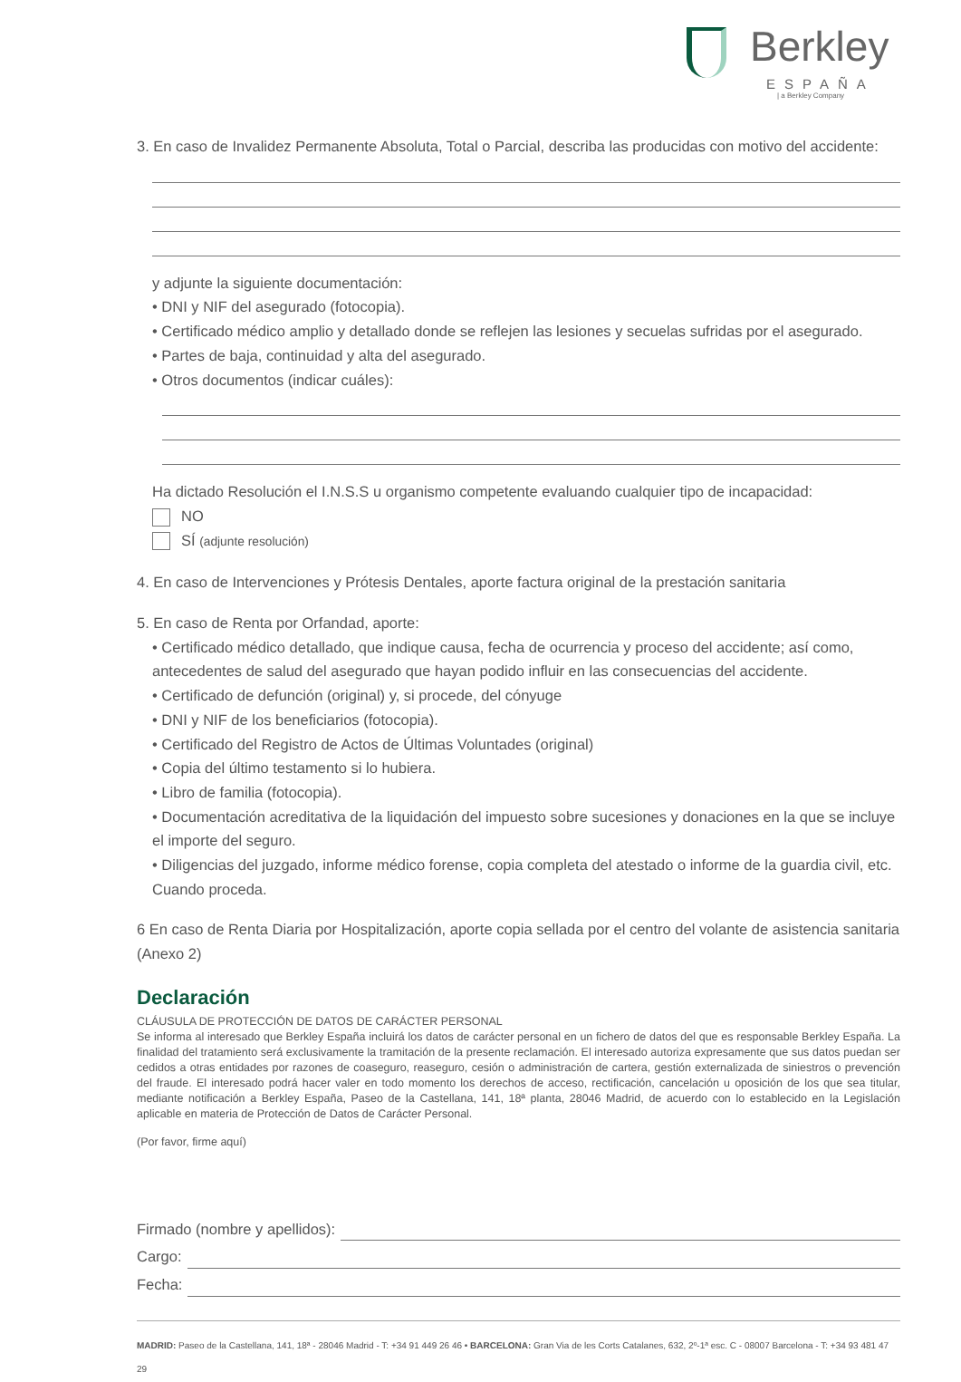Berkley
ESPAÑA
| a Berkley Company
3. En caso de Invalidez Permanente Absoluta, Total o Parcial, describa las producidas con motivo del accidente:
y adjunte la siguiente documentación:
• DNI y NIF del asegurado (fotocopia).
• Certificado médico amplio y detallado donde se reflejen las lesiones y secuelas sufridas por el asegurado.
• Partes de baja, continuidad y alta del asegurado.
• Otros documentos (indicar cuáles):
Ha dictado Resolución el I.N.S.S u organismo competente evaluando cualquier tipo de incapacidad:
NO
SÍ (adjunte resolución)
4. En caso de Intervenciones y Prótesis Dentales, aporte factura original de la prestación sanitaria
5. En caso de Renta por Orfandad, aporte:
• Certificado médico detallado, que indique causa, fecha de ocurrencia y proceso del accidente; así como, antecedentes de salud del asegurado que hayan podido influir en las consecuencias del accidente.
• Certificado de defunción (original) y, si procede, del cónyuge
• DNI y NIF de los beneficiarios (fotocopia).
• Certificado del Registro de Actos de Últimas Voluntades (original)
• Copia del último testamento si lo hubiera.
• Libro de familia (fotocopia).
• Documentación acreditativa de la liquidación del impuesto sobre sucesiones y donaciones en la que se incluye el importe del seguro.
• Diligencias del juzgado, informe médico forense, copia completa del atestado o informe de la guardia civil, etc. Cuando proceda.
6 En caso de Renta Diaria por Hospitalización, aporte copia sellada por el centro del volante de asistencia sanitaria (Anexo 2)
Declaración
CLÁUSULA DE PROTECCIÓN DE DATOS DE CARÁCTER PERSONAL
Se informa al interesado que Berkley España incluirá los datos de carácter personal en un fichero de datos del que es responsable Berkley España. La finalidad del tratamiento será exclusivamente la tramitación de la presente reclamación. El interesado autoriza expresamente que sus datos puedan ser cedidos a otras entidades por razones de coaseguro, reaseguro, cesión o administración de cartera, gestión externalizada de siniestros o prevención del fraude. El interesado podrá hacer valer en todo momento los derechos de acceso, rectificación, cancelación u oposición de los que sea titular, mediante notificación a Berkley España, Paseo de la Castellana, 141, 18ª planta, 28046 Madrid, de acuerdo con lo establecido en la Legislación aplicable en materia de Protección de Datos de Carácter Personal.
(Por favor, firme aquí)
Firmado (nombre y apellidos):
Cargo:
Fecha:
MADRID: Paseo de la Castellana, 141, 18ª - 28046 Madrid - T: +34 91 449 26 46 • BARCELONA: Gran Via de les Corts Catalanes, 632, 2º-1ª esc. C - 08007 Barcelona - T: +34 93 481 47 29